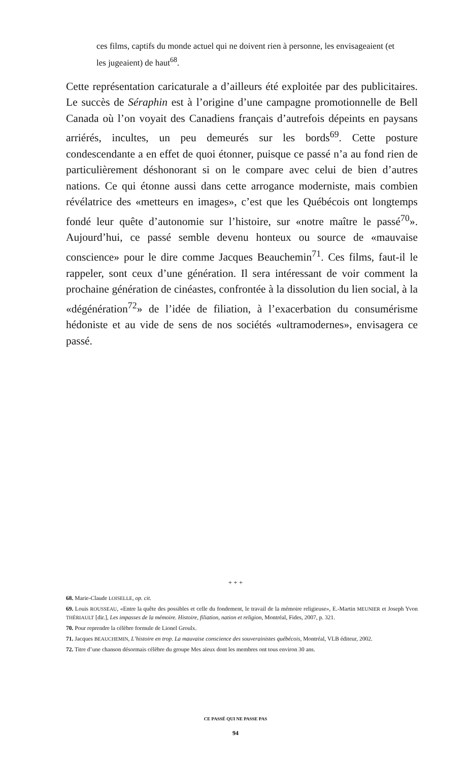ces films, captifs du monde actuel qui ne doivent rien à personne, les envisageaient (et les jugeaient) de haut<sup>68</sup>.
Cette représentation caricaturale a d’ailleurs été exploitée par des publicitaires. Le succès de Séraphin est à l’origine d’une campagne promotionnelle de Bell Canada où l’on voyait des Canadiens français d’autrefois dépeints en paysans arriérés, incultes, un peu demeurés sur les bords<sup>69</sup>. Cette posture condescendante a en effet de quoi étonner, puisque ce passé n’a au fond rien de particulièrement déshonorant si on le compare avec celui de bien d’autres nations. Ce qui étonne aussi dans cette arrogance moderniste, mais combien révélatrice des «metteurs en images», c’est que les Québécois ont longtemps fondé leur quête d’autonomie sur l’histoire, sur «notre maître le passé<sup>70</sup>». Aujourd’hui, ce passé semble devenu honteux ou source de «mauvaise conscience» pour le dire comme Jacques Beauchemin<sup>71</sup>. Ces films, faut-il le rappeler, sont ceux d’une génération. Il sera intéressant de voir comment la prochaine génération de cinéastes, confrontée à la dissolution du lien social, à la «dégénération<sup>72</sup>» de l’idée de filiation, à l’exacerbation du consumérisme hédoniste et au vide de sens de nos sociétés «ultramodernes», envisagera ce passé.
+ + +
68. Marie-Claude LOISELLE, op. cit.
69. Louis ROUSSEAU, «Entre la quête des possibles et celle du fondement, le travail de la mémoire religieuse», E.-Martin MEUNIER et Joseph Yvon THÉRIAULT [dir.], Les impasses de la mémoire. Histoire, filiation, nation et religion, Montréal, Fides, 2007, p. 321.
70. Pour reprendre la célèbre formule de Lionel Groulx.
71. Jacques BEAUCHEMIN, L’histoire en trop. La mauvaise conscience des souverainistes québécois, Montréal, VLB éditeur, 2002.
72. Titre d’une chanson désormais célèbre du groupe Mes aïeux dont les membres ont tous environ 30 ans.
CE PASSÉ QUI NE PASSE PAS
94